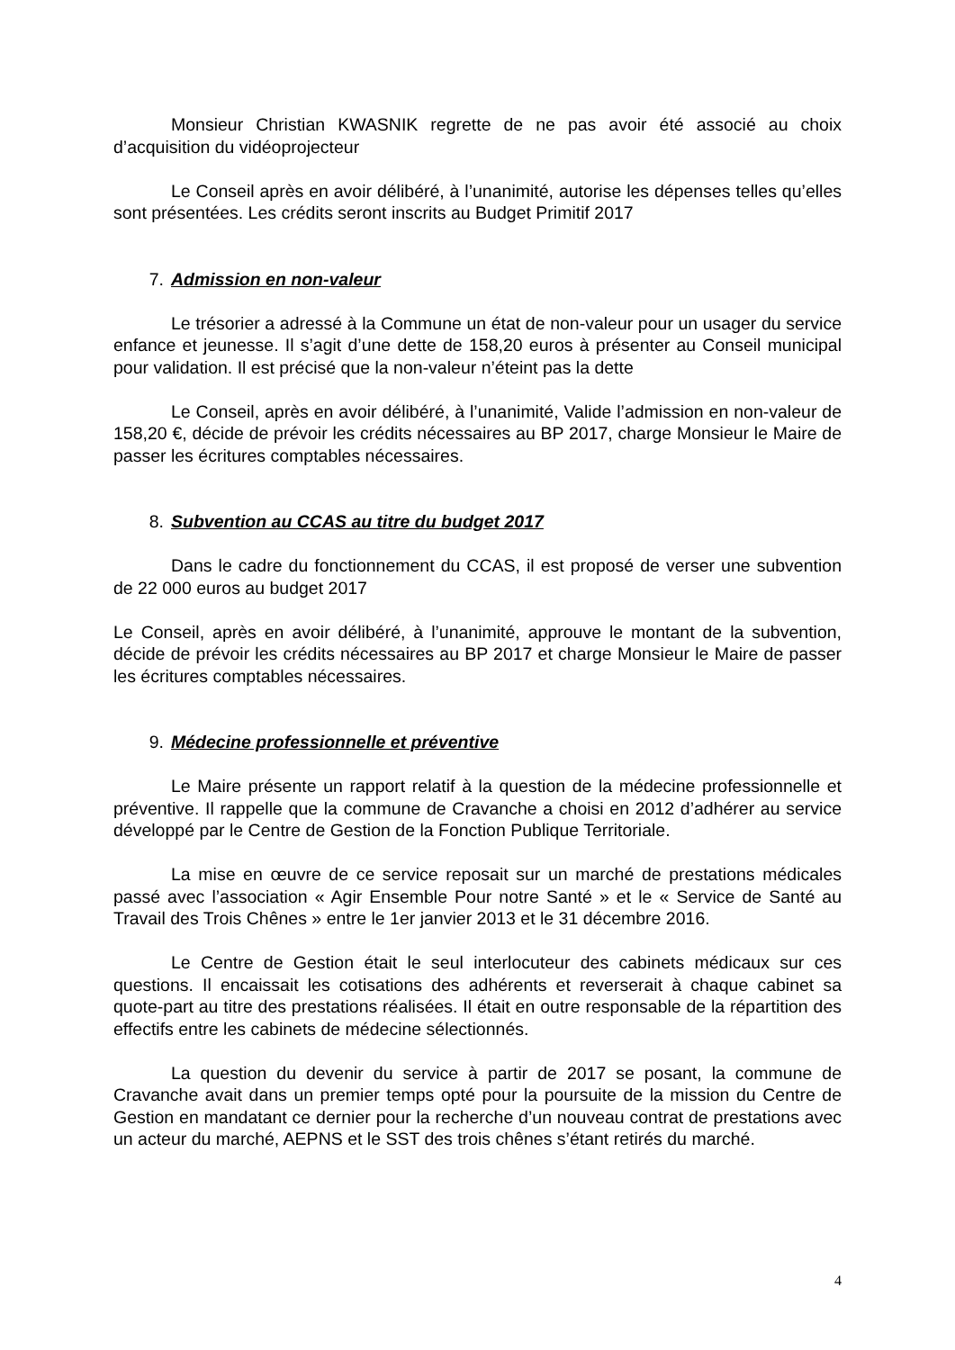Monsieur Christian KWASNIK regrette de ne pas avoir été associé au choix d’acquisition du vidéoprojecteur
Le Conseil après en avoir délibéré, à l’unanimité, autorise les dépenses telles qu’elles sont présentées. Les crédits seront inscrits au Budget Primitif 2017
7. Admission en non-valeur
Le trésorier a adressé à la Commune un état de non-valeur pour un usager du service enfance et jeunesse. Il s’agit d’une dette de 158,20 euros à présenter au Conseil municipal pour validation. Il est précisé que la non-valeur n’éteint pas la dette
Le Conseil, après en avoir délibéré, à l’unanimité, Valide l’admission en non-valeur de 158,20 €, décide de prévoir les crédits nécessaires au BP 2017, charge Monsieur le Maire de passer les écritures comptables nécessaires.
8. Subvention au CCAS au titre du budget 2017
Dans le cadre du fonctionnement du CCAS, il est proposé de verser une subvention de 22 000 euros au budget 2017
Le Conseil, après en avoir délibéré, à l’unanimité, approuve le montant de la subvention, décide de prévoir les crédits nécessaires au BP 2017 et charge Monsieur le Maire de passer les écritures comptables nécessaires.
9. Médecine professionnelle et préventive
Le Maire présente un rapport relatif à la question de la médecine professionnelle et préventive. Il rappelle que la commune de Cravanche a choisi en 2012 d’adhérer au service développé par le Centre de Gestion de la Fonction Publique Territoriale.
La mise en œuvre de ce service reposait sur un marché de prestations médicales passé avec l’association « Agir Ensemble Pour notre Santé » et le « Service de Santé au Travail des Trois Chênes » entre le 1er janvier 2013 et le 31 décembre 2016.
Le Centre de Gestion était le seul interlocuteur des cabinets médicaux sur ces questions. Il encaissait les cotisations des adhérents et reverserait à chaque cabinet sa quote-part au titre des prestations réalisées. Il était en outre responsable de la répartition des effectifs entre les cabinets de médecine sélectionnés.
La question du devenir du service à partir de 2017 se posant, la commune de Cravanche avait dans un premier temps opté pour la poursuite de la mission du Centre de Gestion en mandatant ce dernier pour la recherche d’un nouveau contrat de prestations avec un acteur du marché, AEPNS et le SST des trois chênes s’étant retirés du marché.
4